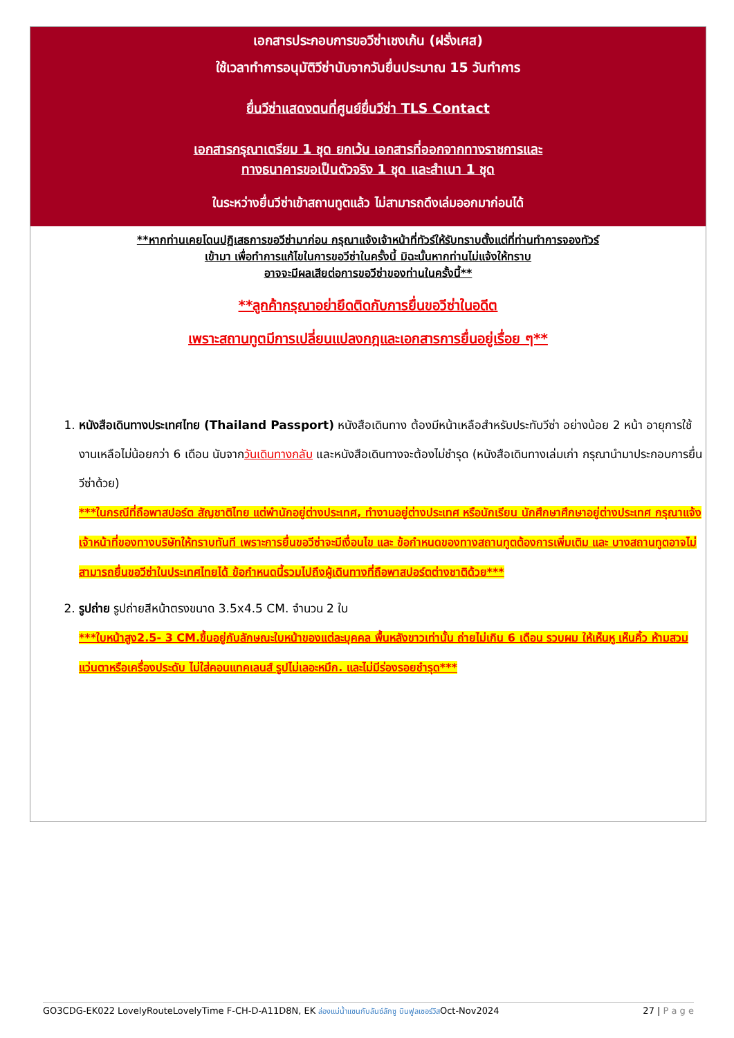เอกสารประกอบการขอวีซ่าเชงเก้น (ฝรั่งเศส)
ใช้เวลาทำการอนุมัติวีซ่านับจากวันยื่นประมาณ 15 วันทำการ
ยื่นวีซ่าแสดงตนที่ศูนย์ยื่นวีซ่า TLS Contact
เอกสารกรุณาเตรียม 1 ชุด ยกเว้น เอกสารที่ออกจากทางราชการและ
ทางธนาคารขอเป็นตัวจริง 1 ชุด และสำเนา 1 ชุด
ในระหว่างยื่นวีซ่าเข้าสถานทูตแล้ว ไม่สามารถดึงเล่มออกมาก่อนได้
**หากท่านเคยโดนปฏิเสธการขอวีซ่ามาก่อน กรุณาแจ้งเจ้าหน้าที่ทัวร์ให้รับทราบตั้งแต่ที่ท่านทำการจองทัวร์
เข้ามา เพื่อทำการแก้ไขในการขอวีซ่าในครั้งนี้ มิฉะนั้นหากท่านไม่แจ้งให้ทราบ
อาจจะมีผลเสียต่อการขอวีซ่าของท่านในครั้งนี้**
**ลูกค้ากรุณาอย่ายึดติดกับการยื่นขอวีซ่าในอดีต
เพราะสถานทูตมีการเปลี่ยนแปลงกฎและเอกสารการยื่นอยู่เรื่อย ๆ**
1. หนังสือเดินทางประเทศไทย (Thailand Passport) หนังสือเดินทาง ต้องมีหน้าเหลือสำหรับประทับวีซ่า อย่างน้อย 2 หน้า อายุการใช้งานเหลือไม่น้อยกว่า 6 เดือน นับจากวันเดินทางกลับ และหนังสือเดินทางจะต้องไม่ชำรุด (หนังสือเดินทางเล่มเก่า กรุณานำมาประกอบการยื่นวีซ่าด้วย)
***ในกรณีที่ถือพาสปอร์ต สัญชาติไทย แต่พำนักอยู่ต่างประเทศ, ทำงานอยู่ต่างประเทศ หรือนักเรียน นักศึกษาศึกษาอยู่ต่างประเทศ กรุณาแจ้งเจ้าหน้าที่ของทางบริษัทให้ทราบทันที เพราะการยื่นขอวีซ่าจะมีเงื่อนไข และ ข้อกำหนดของทางสถานทูตต้องการเพิ่มเติม และ บางสถานทูตอาจไม่สามารถยื่นขอวีซ่าในประเทศไทยได้ ข้อกำหนดนี้รวมไปถึงผู้เดินทางที่ถือพาสปอร์ตต่างชาติด้วย***
2. รูปถ่าย รูปถ่ายสีหน้าตรงขนาด 3.5x4.5 CM. จำนวน 2 ใบ
***ใบหน้าสูง2.5- 3 CM.ขึ้นอยู่กับลักษณะใบหน้าของแต่ละบุคคล พื้นหลังขาวเท่านั้น ถ่ายไม่เกิน 6 เดือน รวบผม ให้เห็นหู เห็นคิ้ว ห้ามสวมแว่นตาหรือเครื่องประดับ ไม่ใส่คอนแทคเลนส์ รูปไม่เลอะหมึก. และไม่มีร่องรอยชำรุด***
GO3CDG-EK022 LovelyRouteLovelyTime F-CH-D-A11D8N, EK ล่องแม่น้ำแซนกับลันซ์ลักซู บินฟูลเซอร์วิสOct-Nov2024 27 | P a g e